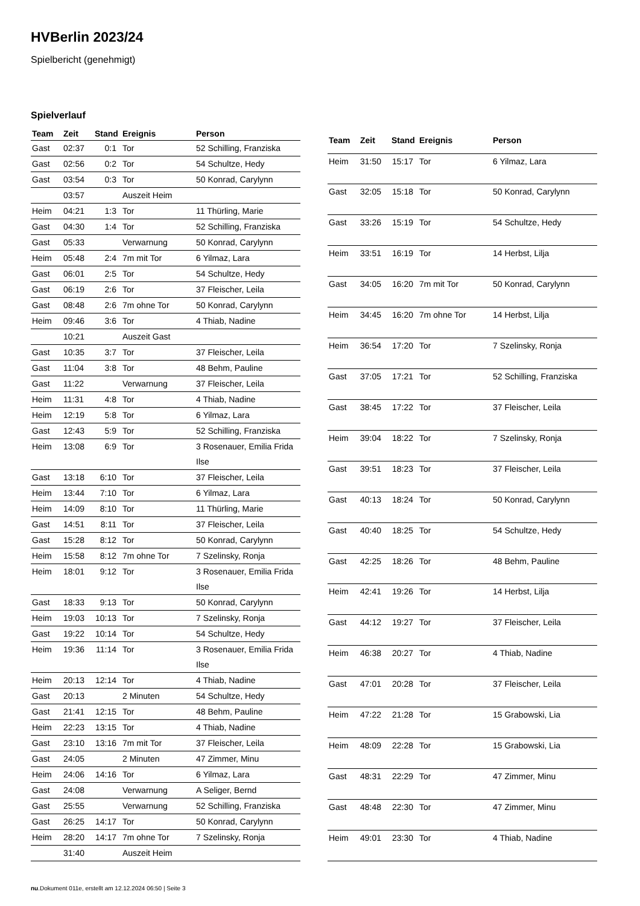HVBerlin 2023/24
Spielbericht (genehmigt)
Spielverlauf
| Team | Zeit | Stand | Ereignis | Person |
| --- | --- | --- | --- | --- |
| Gast | 02:37 | 0:1 | Tor | 52 Schilling, Franziska |
| Gast | 02:56 | 0:2 | Tor | 54 Schultze, Hedy |
| Gast | 03:54 | 0:3 | Tor | 50 Konrad, Carylynn |
| | 03:57 | | Auszeit Heim | |
| Heim | 04:21 | 1:3 | Tor | 11 Thürling, Marie |
| Gast | 04:30 | 1:4 | Tor | 52 Schilling, Franziska |
| Gast | 05:33 | | Verwarnung | 50 Konrad, Carylynn |
| Heim | 05:48 | 2:4 | 7m mit Tor | 6 Yilmaz, Lara |
| Gast | 06:01 | 2:5 | Tor | 54 Schultze, Hedy |
| Gast | 06:19 | 2:6 | Tor | 37 Fleischer, Leila |
| Gast | 08:48 | 2:6 | 7m ohne Tor | 50 Konrad, Carylynn |
| Heim | 09:46 | 3:6 | Tor | 4 Thiab, Nadine |
| | 10:21 | | Auszeit Gast | |
| Gast | 10:35 | 3:7 | Tor | 37 Fleischer, Leila |
| Gast | 11:04 | 3:8 | Tor | 48 Behm, Pauline |
| Gast | 11:22 | | Verwarnung | 37 Fleischer, Leila |
| Heim | 11:31 | 4:8 | Tor | 4 Thiab, Nadine |
| Heim | 12:19 | 5:8 | Tor | 6 Yilmaz, Lara |
| Gast | 12:43 | 5:9 | Tor | 52 Schilling, Franziska |
| Heim | 13:08 | 6:9 | Tor | 3 Rosenauer, Emilia Frida Ilse |
| Gast | 13:18 | 6:10 | Tor | 37 Fleischer, Leila |
| Heim | 13:44 | 7:10 | Tor | 6 Yilmaz, Lara |
| Heim | 14:09 | 8:10 | Tor | 11 Thürling, Marie |
| Gast | 14:51 | 8:11 | Tor | 37 Fleischer, Leila |
| Gast | 15:28 | 8:12 | Tor | 50 Konrad, Carylynn |
| Heim | 15:58 | 8:12 | 7m ohne Tor | 7 Szelinsky, Ronja |
| Heim | 18:01 | 9:12 | Tor | 3 Rosenauer, Emilia Frida Ilse |
| Gast | 18:33 | 9:13 | Tor | 50 Konrad, Carylynn |
| Heim | 19:03 | 10:13 | Tor | 7 Szelinsky, Ronja |
| Gast | 19:22 | 10:14 | Tor | 54 Schultze, Hedy |
| Heim | 19:36 | 11:14 | Tor | 3 Rosenauer, Emilia Frida Ilse |
| Heim | 20:13 | 12:14 | Tor | 4 Thiab, Nadine |
| Gast | 20:13 | | 2 Minuten | 54 Schultze, Hedy |
| Gast | 21:41 | 12:15 | Tor | 48 Behm, Pauline |
| Heim | 22:23 | 13:15 | Tor | 4 Thiab, Nadine |
| Gast | 23:10 | 13:16 | 7m mit Tor | 37 Fleischer, Leila |
| Gast | 24:05 | | 2 Minuten | 47 Zimmer, Minu |
| Heim | 24:06 | 14:16 | Tor | 6 Yilmaz, Lara |
| Gast | 24:08 | | Verwarnung | A Seliger, Bernd |
| Gast | 25:55 | | Verwarnung | 52 Schilling, Franziska |
| Gast | 26:25 | 14:17 | Tor | 50 Konrad, Carylynn |
| Heim | 28:20 | 14:17 | 7m ohne Tor | 7 Szelinsky, Ronja |
| | 31:40 | | Auszeit Heim | |
| Team | Zeit | Stand | Ereignis | Person |
| --- | --- | --- | --- | --- |
| Heim | 31:50 | 15:17 | Tor | 6 Yilmaz, Lara |
| Gast | 32:05 | 15:18 | Tor | 50 Konrad, Carylynn |
| Gast | 33:26 | 15:19 | Tor | 54 Schultze, Hedy |
| Heim | 33:51 | 16:19 | Tor | 14 Herbst, Lilja |
| Gast | 34:05 | 16:20 | 7m mit Tor | 50 Konrad, Carylynn |
| Heim | 34:45 | 16:20 | 7m ohne Tor | 14 Herbst, Lilja |
| Heim | 36:54 | 17:20 | Tor | 7 Szelinsky, Ronja |
| Gast | 37:05 | 17:21 | Tor | 52 Schilling, Franziska |
| Gast | 38:45 | 17:22 | Tor | 37 Fleischer, Leila |
| Heim | 39:04 | 18:22 | Tor | 7 Szelinsky, Ronja |
| Gast | 39:51 | 18:23 | Tor | 37 Fleischer, Leila |
| Gast | 40:13 | 18:24 | Tor | 50 Konrad, Carylynn |
| Gast | 40:40 | 18:25 | Tor | 54 Schultze, Hedy |
| Gast | 42:25 | 18:26 | Tor | 48 Behm, Pauline |
| Heim | 42:41 | 19:26 | Tor | 14 Herbst, Lilja |
| Gast | 44:12 | 19:27 | Tor | 37 Fleischer, Leila |
| Heim | 46:38 | 20:27 | Tor | 4 Thiab, Nadine |
| Gast | 47:01 | 20:28 | Tor | 37 Fleischer, Leila |
| Heim | 47:22 | 21:28 | Tor | 15 Grabowski, Lia |
| Heim | 48:09 | 22:28 | Tor | 15 Grabowski, Lia |
| Gast | 48:31 | 22:29 | Tor | 47 Zimmer, Minu |
| Gast | 48:48 | 22:30 | Tor | 47 Zimmer, Minu |
| Heim | 49:01 | 23:30 | Tor | 4 Thiab, Nadine |
nu.Dokument 011e, erstellt am 12.12.2024 06:50 | Seite 3